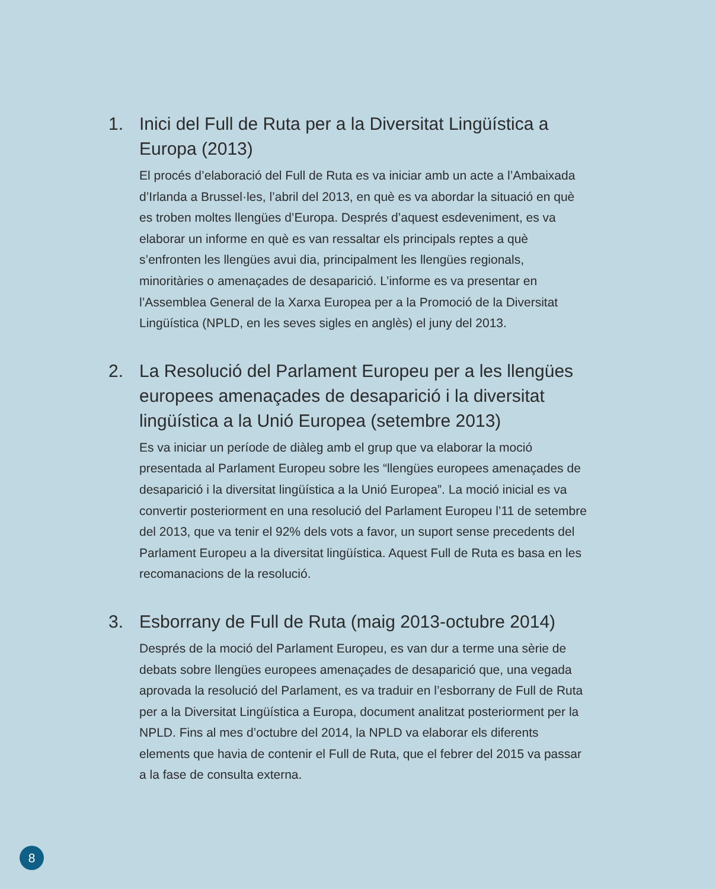1. Inici del Full de Ruta per a la Diversitat Lingüística a Europa (2013)
El procés d’elaboració del Full de Ruta es va iniciar amb un acte a l’Ambaixada d’Irlanda a Brussel·les, l’abril del 2013, en què es va abordar la situació en què es troben moltes llengües d’Europa. Després d’aquest esdeveniment, es va elaborar un informe en què es van ressaltar els principals reptes a què s’enfronten les llengües avui dia, principalment les llengües regionals, minoritàries o amenaçades de desaparició. L’informe es va presentar en l’Assemblea General de la Xarxa Europea per a la Promoció de la Diversitat Lingüística (NPLD, en les seves sigles en anglès) el juny del 2013.
2. La Resolució del Parlament Europeu per a les llengües europees amenaçades de desaparició i la diversitat lingüística a la Unió Europea (setembre 2013)
Es va iniciar un període de diàleg amb el grup que va elaborar la moció presentada al Parlament Europeu sobre les “llengües europees amenaçades de desaparició i la diversitat lingüística a la Unió Europea”. La moció inicial es va convertir posteriorment en una resolució del Parlament Europeu l’11 de setembre del 2013, que va tenir el 92% dels vots a favor, un suport sense precedents del Parlament Europeu a la diversitat lingüística. Aquest Full de Ruta es basa en les recomanacions de la resolució.
3. Esborrany de Full de Ruta (maig 2013-octubre 2014)
Després de la moció del Parlament Europeu, es van dur a terme una sèrie de debats sobre llengües europees amenaçades de desaparició que, una vegada aprovada la resolució del Parlament, es va traduir en l’esborrany de Full de Ruta per a la Diversitat Lingüística a Europa, document analitzat posteriorment per la NPLD. Fins al mes d’octubre del 2014, la NPLD va elaborar els diferents elements que havia de contenir el Full de Ruta, que el febrer del 2015 va passar a la fase de consulta externa.
8